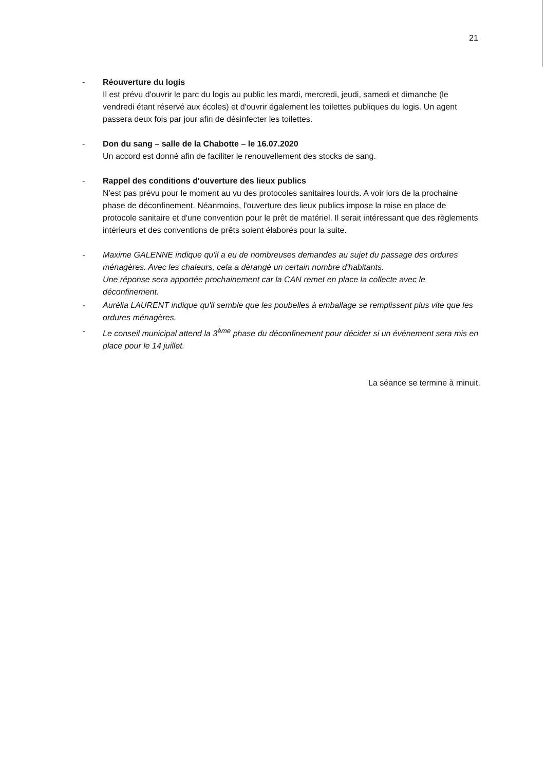21
- Réouverture du logis
Il est prévu d'ouvrir le parc du logis au public les mardi, mercredi, jeudi, samedi et dimanche (le vendredi étant réservé aux écoles) et d'ouvrir également les toilettes publiques du logis. Un agent passera deux fois par jour afin de désinfecter les toilettes.
- Don du sang – salle de la Chabotte – le 16.07.2020
Un accord est donné afin de faciliter le renouvellement des stocks de sang.
- Rappel des conditions d'ouverture des lieux publics
N'est pas prévu pour le moment au vu des protocoles sanitaires lourds. A voir lors de la prochaine phase de déconfinement. Néanmoins, l'ouverture des lieux publics impose la mise en place de protocole sanitaire et d'une convention pour le prêt de matériel. Il serait intéressant que des règlements intérieurs et des conventions de prêts soient élaborés pour la suite.
- Maxime GALENNE indique qu'il a eu de nombreuses demandes au sujet du passage des ordures ménagères. Avec les chaleurs, cela a dérangé un certain nombre d'habitants.
Une réponse sera apportée prochainement car la CAN remet en place la collecte avec le déconfinement.
- Aurélia LAURENT indique qu'il semble que les poubelles à emballage se remplissent plus vite que les ordures ménagères.
- Le conseil municipal attend la 3<sup>ème</sup> phase du déconfinement pour décider si un événement sera mis en place pour le 14 juillet.
La séance se termine à minuit.